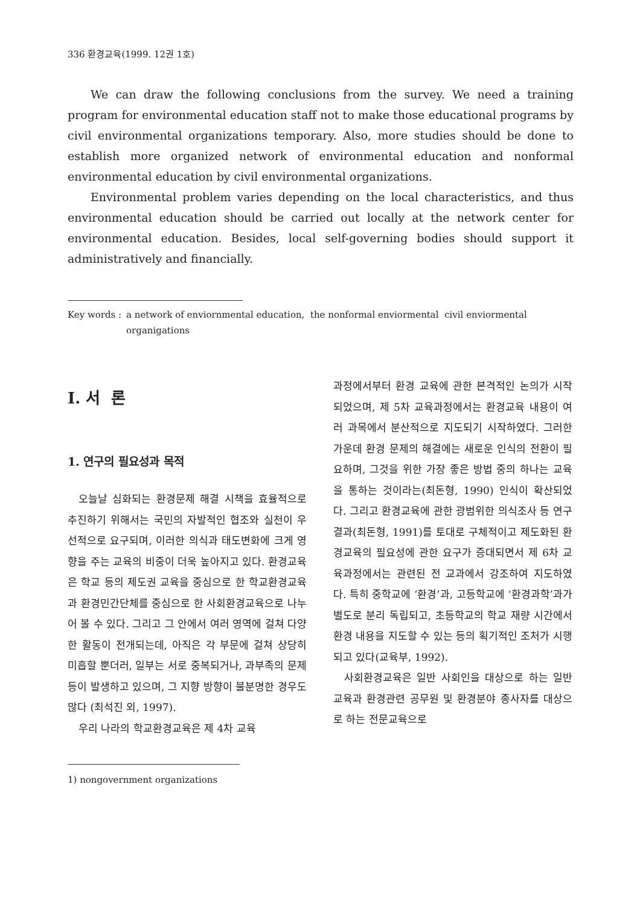336 환경교육(1999. 12권 1호)
We can draw the following conclusions from the survey. We need a training program for environmental education staff not to make those educational programs by civil environmental organizations temporary. Also, more studies should be done to establish more organized network of environmental education and nonformal environmental education by civil environmental organizations.
Environmental problem varies depending on the local characteristics, and thus environmental education should be carried out locally at the network center for environmental education. Besides, local self-governing bodies should support it administratively and financially.
Key words : a network of enviornmental education, the nonformal enviormental civil enviormental organigations
Ⅰ. 서 론
1. 연구의 필요성과 목적
오늘날 심화되는 환경문제 해결 시책을 효율적으로 추진하기 위해서는 국민의 자발적인 협조와 실천이 우선적으로 요구되며, 이러한 의식과 태도변화에 크게 영향을 주는 교육의 비중이 더욱 높아지고 있다. 환경교육은 학교 등의 제도권 교육을 중심으로 한 학교환경교육과 환경민간단체를 중심으로 한 사회환경교육으로 나누어 볼 수 있다. 그리고 그 안에서 여러 영역에 걸쳐 다양한 활동이 전개되는데, 아직은 각 부문에 걸쳐 상당히 미흡할 뿐더러, 일부는 서로 중복되거나, 과부족의 문제 등이 발생하고 있으며, 그 지향 방향이 불분명한 경우도 많다 (최석진 외, 1997).
우리 나라의 학교환경교육은 제 4차 교육
1) nongovernment organizations
과정에서부터 환경 교육에 관한 본격적인 논의가 시작되었으며, 제 5차 교육과정에서는 환경교육 내용이 여러 과목에서 분산적으로 지도되기 시작하였다. 그러한 가운데 환경 문제의 해결에는 새로운 인식의 전환이 필요하며, 그것을 위한 가장 좋은 방법 중의 하나는 교육을 통하는 것이라는(최돈형, 1990) 인식이 확산되었다. 그리고 환경교육에 관한 광범위한 의식조사 등 연구결과(최돈형, 1991)를 토대로 구체적이고 제도화된 환경교육의 필요성에 관한 요구가 증대되면서 제 6차 교육과정에서는 관련된 전 교과에서 강조하여 지도하였다. 특히 중학교에 ‘환경’과, 고등학교에 ‘환경과학’과가 별도로 분리 독립되고, 초등학교의 학교 재량 시간에서 환경 내용을 지도할 수 있는 등의 획기적인 조처가 시행되고 있다(교육부, 1992).
사회환경교육은 일반 사회인을 대상으로 하는 일반교육과 환경관련 공무원 및 환경분야 종사자를 대상으로 하는 전문교육으로